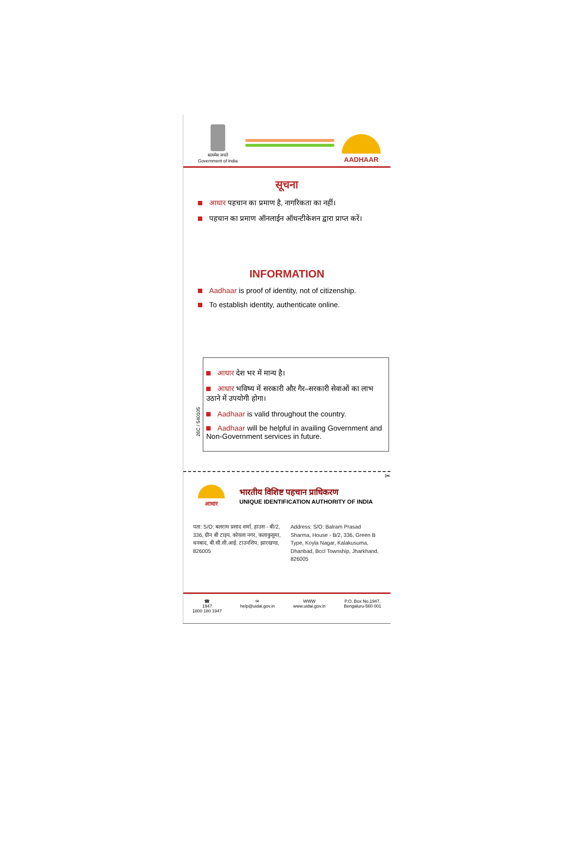सत्यमेव जयते
Government of India
AADHAAR
सूचना
आधार पहचान का प्रमाण है, नागरिकता का नहीं।
पहचान का प्रमाण ऑनलाईन ऑथन्टीकेशन द्वारा प्राप्त करें।
INFORMATION
Aadhaar is proof of identity, not of citizenship.
To establish identity, authenticate online.
26C / 540105
आधार देश भर में मान्य है।
आधार भविष्य में सरकारी और गैर–सरकारी सेवाओं का लाभ उठाने में उपयोगी होगा।
Aadhaar is valid throughout the country.
Aadhaar will be helpful in availing Government and Non-Government services in future.
✂
आधार
भारतीय विशिष्ट पहचान प्राधिकरण
UNIQUE IDENTIFICATION AUTHORITY OF INDIA
पता: S/O: बलराम प्रसाद शर्मा, हाउस - बी/2, 336, ग्रीन बी टाइप, कोयला नगर, कलाकुसुमा, धनबाद, बी.सी.सी.आई. टाउनशिप, झारखण्ड, 826005
Address: S/O: Balram Prasad Sharma, House - B/2, 336, Green B Type, Koyla Nagar, Kalakusuma, Dhanbad, Bccl Township, Jharkhand, 826005
☎
1947
1800 180 1947
✉
help@uidai.gov.in
WWW
www.uidai.gov.in
P.O. Box No.1947,
Bengaluru-560 001